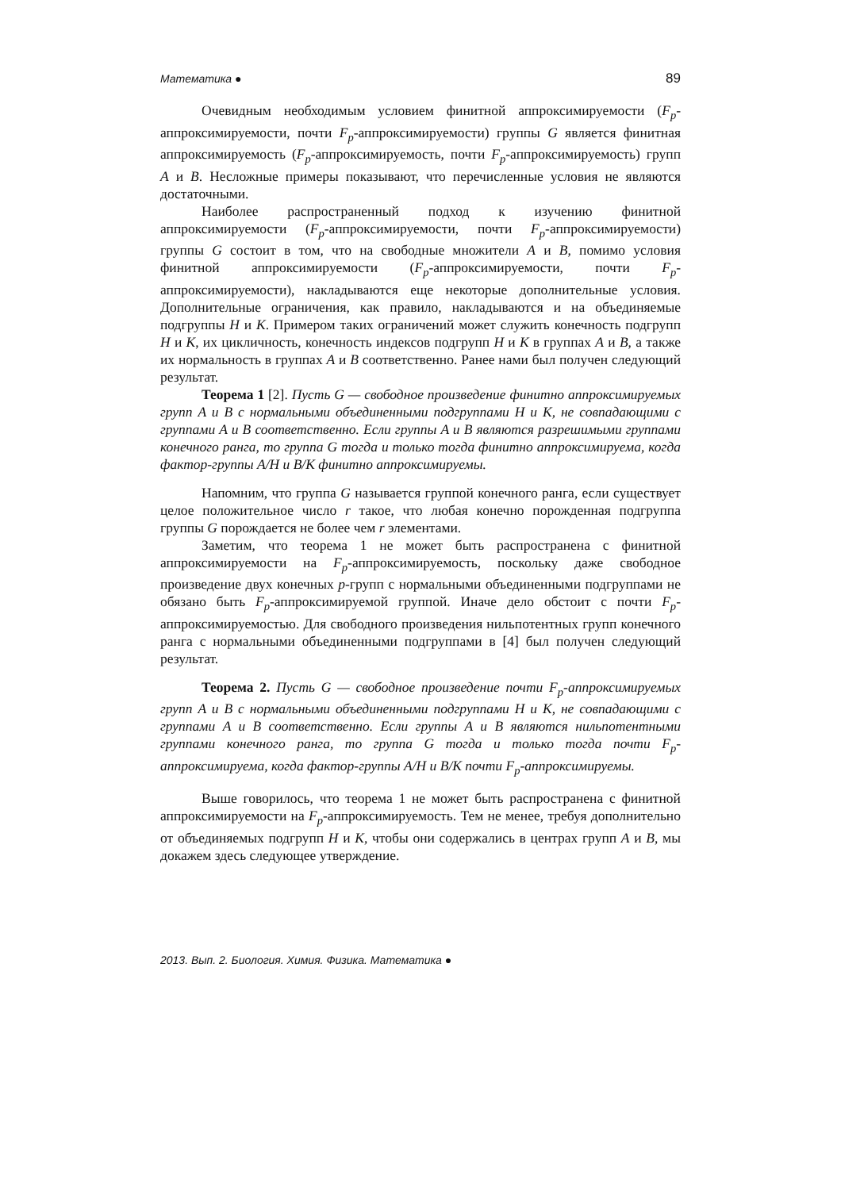Математика ● 89
Очевидным необходимым условием финитной аппроксимируемости (F<sub>p</sub>-аппроксимируемости, почти F<sub>p</sub>-аппроксимируемости) группы G является финитная аппроксимируемость (F<sub>p</sub>-аппроксимируемость, почти F<sub>p</sub>-аппроксимируемость) групп A и B. Несложные примеры показывают, что перечисленные условия не являются достаточными.
Наиболее распространенный подход к изучению финитной аппроксимируемости (F<sub>p</sub>-аппроксимируемости, почти F<sub>p</sub>-аппроксимируемости) группы G состоит в том, что на свободные множители A и B, помимо условия финитной аппроксимируемости (F<sub>p</sub>-аппроксимируемости, почти F<sub>p</sub>-аппроксимируемости), накладываются еще некоторые дополнительные условия. Дополнительные ограничения, как правило, накладываются и на объединяемые подгруппы H и K. Примером таких ограничений может служить конечность подгрупп H и K, их цикличность, конечность индексов подгрупп H и K в группах A и B, а также их нормальность в группах A и B соответственно. Ранее нами был получен следующий результат.
Теорема 1 [2]. Пусть G — свободное произведение финитно аппроксимируемых групп A и B с нормальными объединенными подгруппами H и K, не совпадающими с группами A и B соответственно. Если группы A и B являются разрешимыми группами конечного ранга, то группа G тогда и только тогда финитно аппроксимируема, когда фактор-группы A/H и B/K финитно аппроксимируемы.
Напомним, что группа G называется группой конечного ранга, если существует целое положительное число r такое, что любая конечно порожденная подгруппа группы G порождается не более чем r элементами.
Заметим, что теорема 1 не может быть распространена с финитной аппроксимируемости на F<sub>p</sub>-аппроксимируемость, поскольку даже свободное произведение двух конечных p-групп с нормальными объединенными подгруппами не обязано быть F<sub>p</sub>-аппроксимируемой группой. Иначе дело обстоит с почти F<sub>p</sub>-аппроксимируемостью. Для свободного произведения нильпотентных групп конечного ранга с нормальными объединенными подгруппами в [4] был получен следующий результат.
Теорема 2. Пусть G — свободное произведение почти F<sub>p</sub>-аппроксимируемых групп A и B с нормальными объединенными подгруппами H и K, не совпадающими с группами A и B соответственно. Если группы A и B являются нильпотентными группами конечного ранга, то группа G тогда и только тогда почти F<sub>p</sub>-аппроксимируема, когда фактор-группы A/H и B/K почти F<sub>p</sub>-аппроксимируемы.
Выше говорилось, что теорема 1 не может быть распространена с финитной аппроксимируемости на F<sub>p</sub>-аппроксимируемость. Тем не менее, требуя дополнительно от объединяемых подгрупп H и K, чтобы они содержались в центрах групп A и B, мы докажем здесь следующее утверждение.
2013. Вып. 2. Биология. Химия. Физика. Математика ●